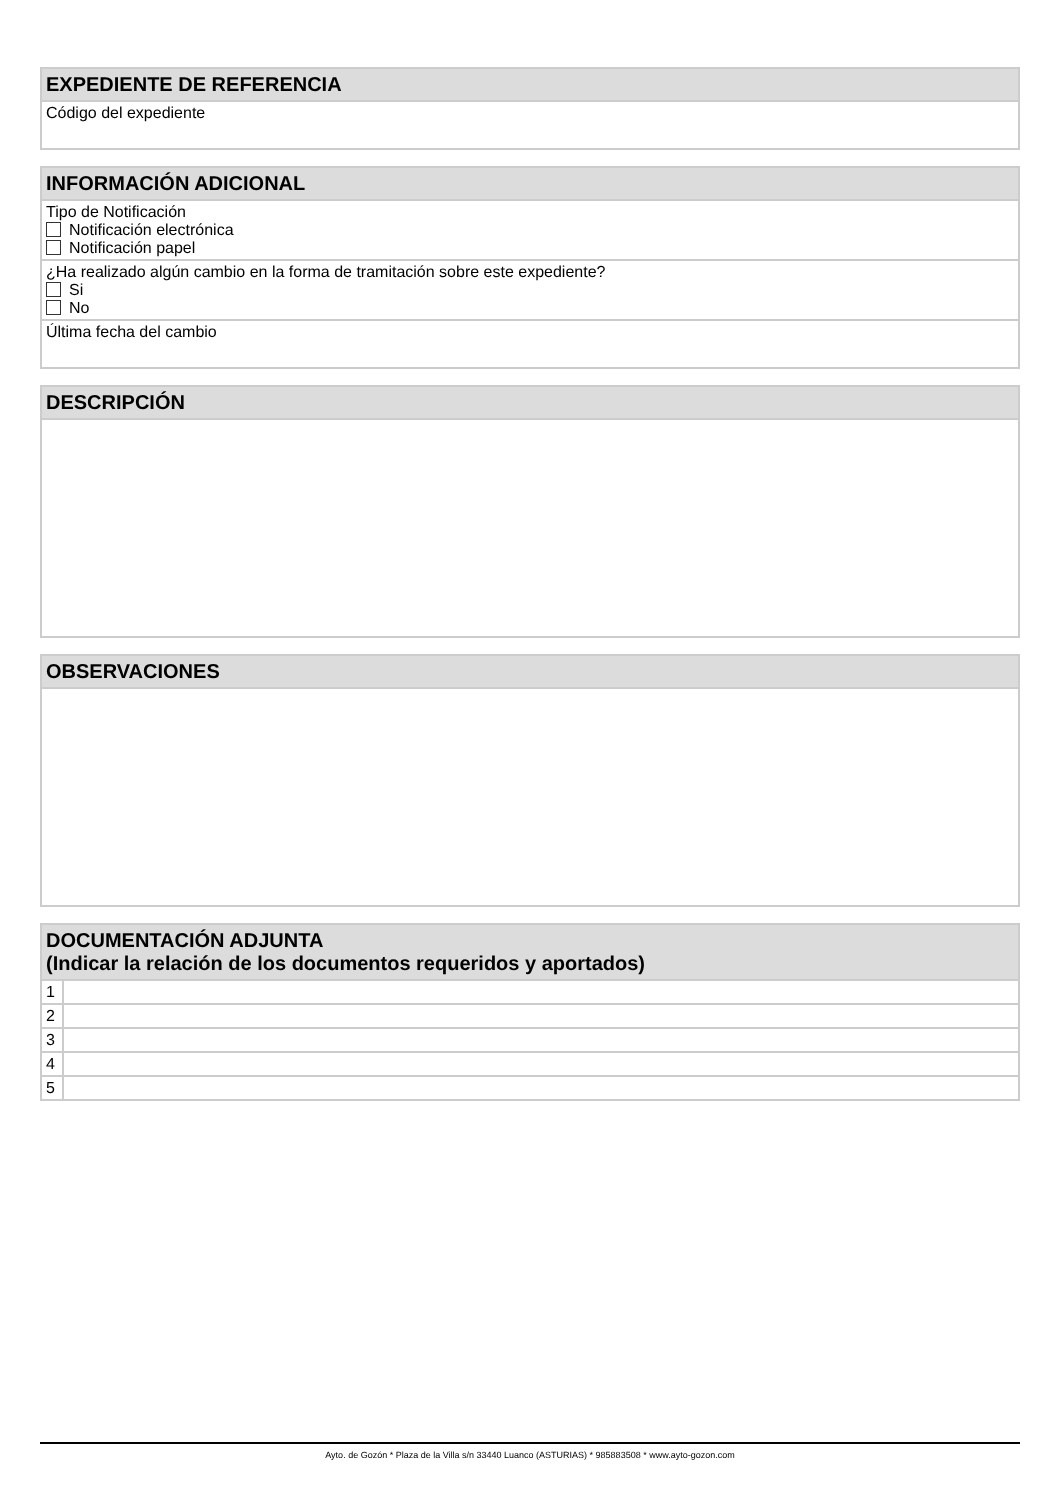| EXPEDIENTE DE REFERENCIA |
| --- |
| Código del expediente |
| INFORMACIÓN ADICIONAL |
| --- |
| Tipo de Notificación Notificación electrónica Notificación papel |
| ¿Ha realizado algún cambio en la forma de tramitación sobre este expediente? Si No |
| Última fecha del cambio |
| DESCRIPCIÓN |
| --- |
| OBSERVACIONES |
| --- |
| DOCUMENTACIÓN ADJUNTA (Indicar la relación de los documentos requeridos y aportados) | |
| --- | --- |
| 1 | |
| 2 | |
| 3 | |
| 4 | |
| 5 | |
Ayto. de Gozón * Plaza de la Villa s/n 33440 Luanco (ASTURIAS) * 985883508 * www.ayto-gozon.com